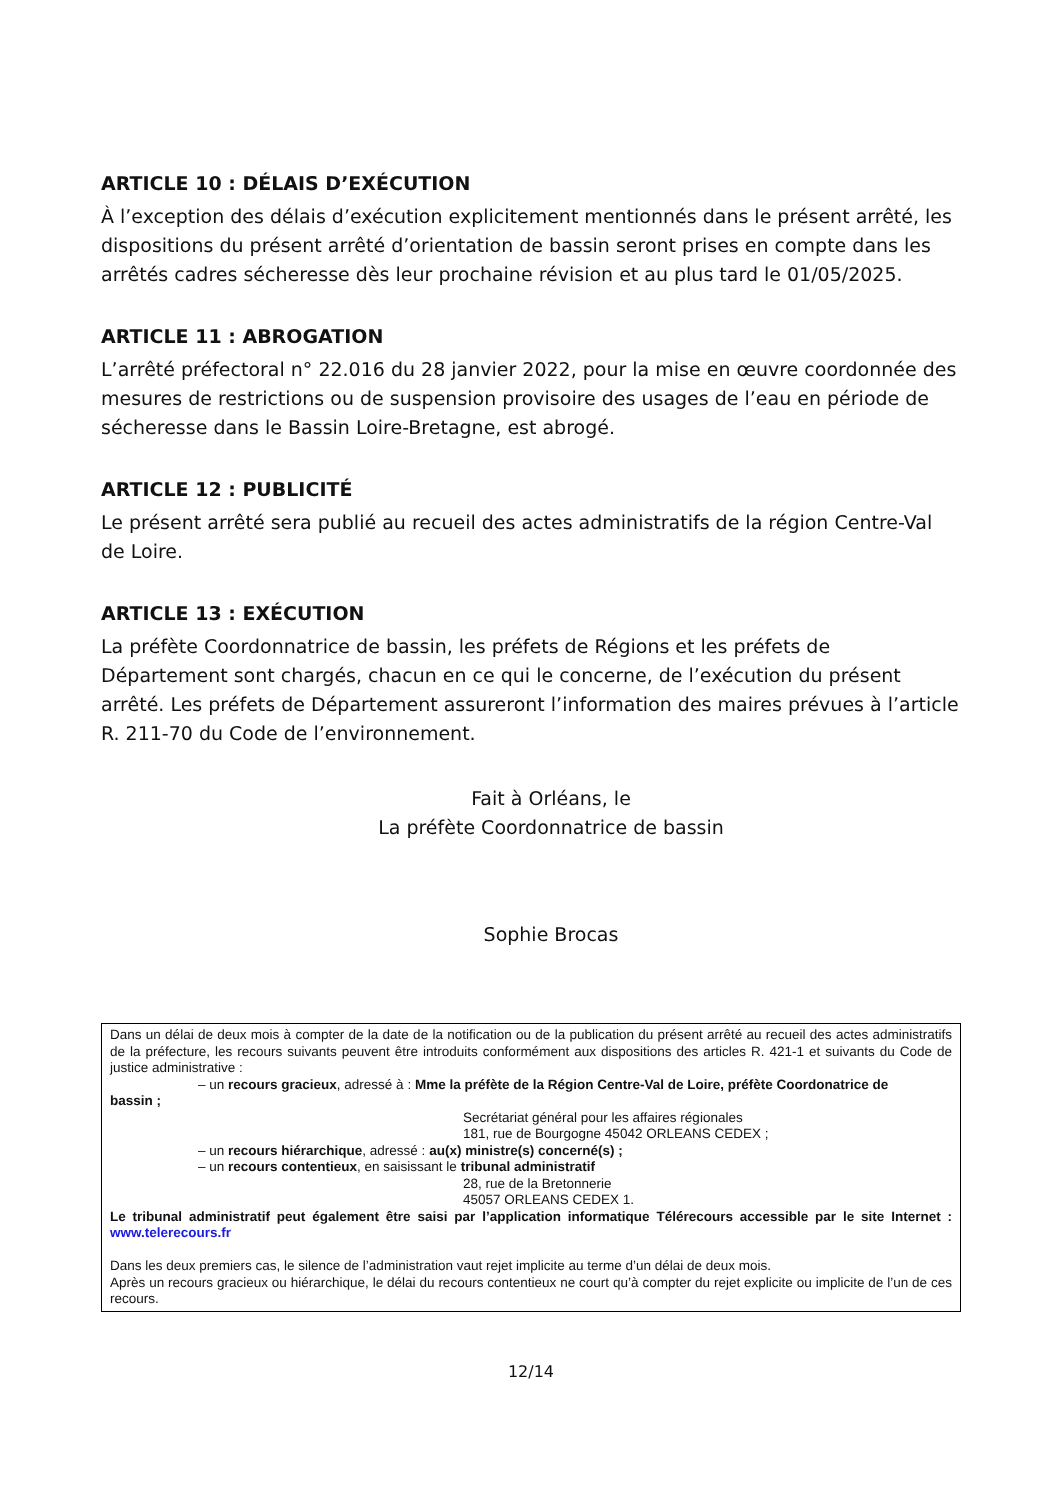ARTICLE 10 : DÉLAIS D’EXÉCUTION
À l’exception des délais d’exécution explicitement mentionnés dans le présent arrêté, les dispositions du présent arrêté d’orientation de bassin seront prises en compte dans les arrêtés cadres sécheresse dès leur prochaine révision et au plus tard le 01/05/2025.
ARTICLE 11 : ABROGATION
L’arrêté préfectoral n° 22.016 du 28 janvier 2022, pour la mise en œuvre coordonnée des mesures de restrictions ou de suspension provisoire des usages de l’eau en période de sécheresse dans le Bassin Loire-Bretagne, est abrogé.
ARTICLE 12 : PUBLICITÉ
Le présent arrêté sera publié au recueil des actes administratifs de la région Centre-Val de Loire.
ARTICLE 13 : EXÉCUTION
La préfète Coordonnatrice de bassin, les préfets de Régions et les préfets de Département sont chargés, chacun en ce qui le concerne, de l’exécution du présent arrêté. Les préfets de Département assureront l’information des maires prévues à l’article R. 211-70 du Code de l’environnement.
Fait à Orléans, le
La préfète Coordonnatrice de bassin
Sophie Brocas
Dans un délai de deux mois à compter de la date de la notification ou de la publication du présent arrêté au recueil des actes administratifs de la préfecture, les recours suivants peuvent être introduits conformément aux dispositions des articles R. 421-1 et suivants du Code de justice administrative :
– un recours gracieux, adressé à : Mme la préfète de la Région Centre-Val de Loire, préfète Coordonatrice de
bassin ;
Secrétariat général pour les affaires régionales
181, rue de Bourgogne 45042 ORLEANS CEDEX ;
– un recours hiérarchique, adressé : au(x) ministre(s) concerné(s) ;
– un recours contentieux, en saisissant le tribunal administratif
28, rue de la Bretonnerie
45057 ORLEANS CEDEX 1.
Le tribunal administratif peut également être saisi par l’application informatique Télérecours accessible par le site Internet : www.telerecours.fr
Dans les deux premiers cas, le silence de l’administration vaut rejet implicite au terme d’un délai de deux mois.
Après un recours gracieux ou hiérarchique, le délai du recours contentieux ne court qu’à compter du rejet explicite ou implicite de l’un de ces recours.
12/14